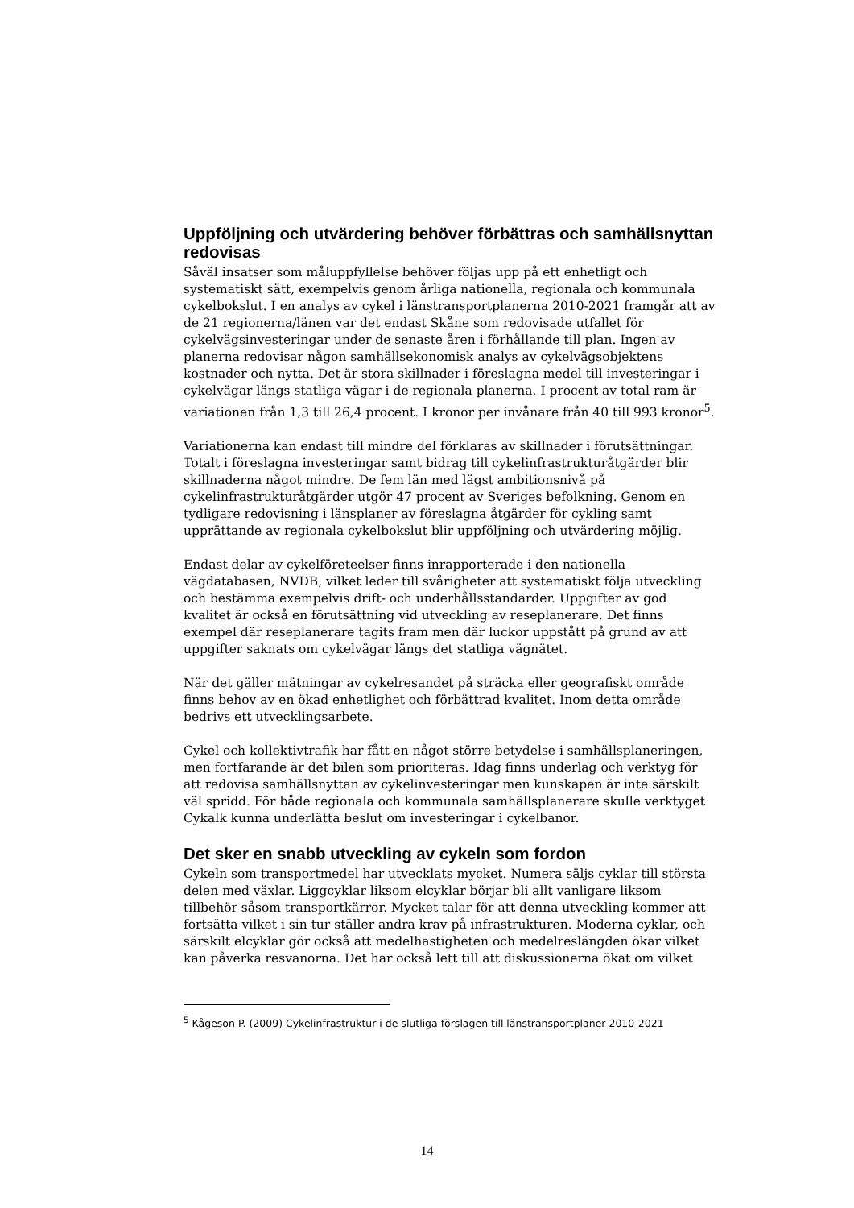Uppföljning och utvärdering behöver förbättras och samhällsnyttan redovisas
Såväl insatser som måluppfyllelse behöver följas upp på ett enhetligt och systematiskt sätt, exempelvis genom årliga nationella, regionala och kommunala cykelbokslut. I en analys av cykel i länstransportplanerna 2010-2021 framgår att av de 21 regionerna/länen var det endast Skåne som redovisade utfallet för cykelvägsinvesteringar under de senaste åren i förhållande till plan. Ingen av planerna redovisar någon samhällsekonomisk analys av cykelvägsobjektens kostnader och nytta. Det är stora skillnader i föreslagna medel till investeringar i cykelvägar längs statliga vägar i de regionala planerna. I procent av total ram är variationen från 1,3 till 26,4 procent. I kronor per invånare från 40 till 993 kronor<sup>5</sup>.
Variationerna kan endast till mindre del förklaras av skillnader i förutsättningar. Totalt i föreslagna investeringar samt bidrag till cykelinfrastrukturåtgärder blir skillnaderna något mindre. De fem län med lägst ambitionsnivå på cykelinfrastrukturåtgärder utgör 47 procent av Sveriges befolkning. Genom en tydligare redovisning i länsplaner av föreslagna åtgärder för cykling samt upprättande av regionala cykelbokslut blir uppföljning och utvärdering möjlig.
Endast delar av cykelföreteelser finns inrapporterade i den nationella vägdatabasen, NVDB, vilket leder till svårigheter att systematiskt följa utveckling och bestämma exempelvis drift- och underhållsstandarder. Uppgifter av god kvalitet är också en förutsättning vid utveckling av reseplanerare. Det finns exempel där reseplanerare tagits fram men där luckor uppstått på grund av att uppgifter saknats om cykelvägar längs det statliga vägnätet.
När det gäller mätningar av cykelresandet på sträcka eller geografiskt område finns behov av en ökad enhetlighet och förbättrad kvalitet. Inom detta område bedrivs ett utvecklingsarbete.
Cykel och kollektivtrafik har fått en något större betydelse i samhällsplaneringen, men fortfarande är det bilen som prioriteras. Idag finns underlag och verktyg för att redovisa samhällsnyttan av cykelinvesteringar men kunskapen är inte särskilt väl spridd. För både regionala och kommunala samhällsplanerare skulle verktyget Cykalk kunna underlätta beslut om investeringar i cykelbanor.
Det sker en snabb utveckling av cykeln som fordon
Cykeln som transportmedel har utvecklats mycket. Numera säljs cyklar till största delen med växlar. Liggcyklar liksom elcyklar börjar bli allt vanligare liksom tillbehör såsom transportkärror. Mycket talar för att denna utveckling kommer att fortsätta vilket i sin tur ställer andra krav på infrastrukturen. Moderna cyklar, och särskilt elcyklar gör också att medelhastigheten och medelreslängden ökar vilket kan påverka resvanorna. Det har också lett till att diskussionerna ökat om vilket
<sup>5</sup> Kågeson P. (2009) Cykelinfrastruktur i de slutliga förslagen till länstransportplaner 2010-2021
14